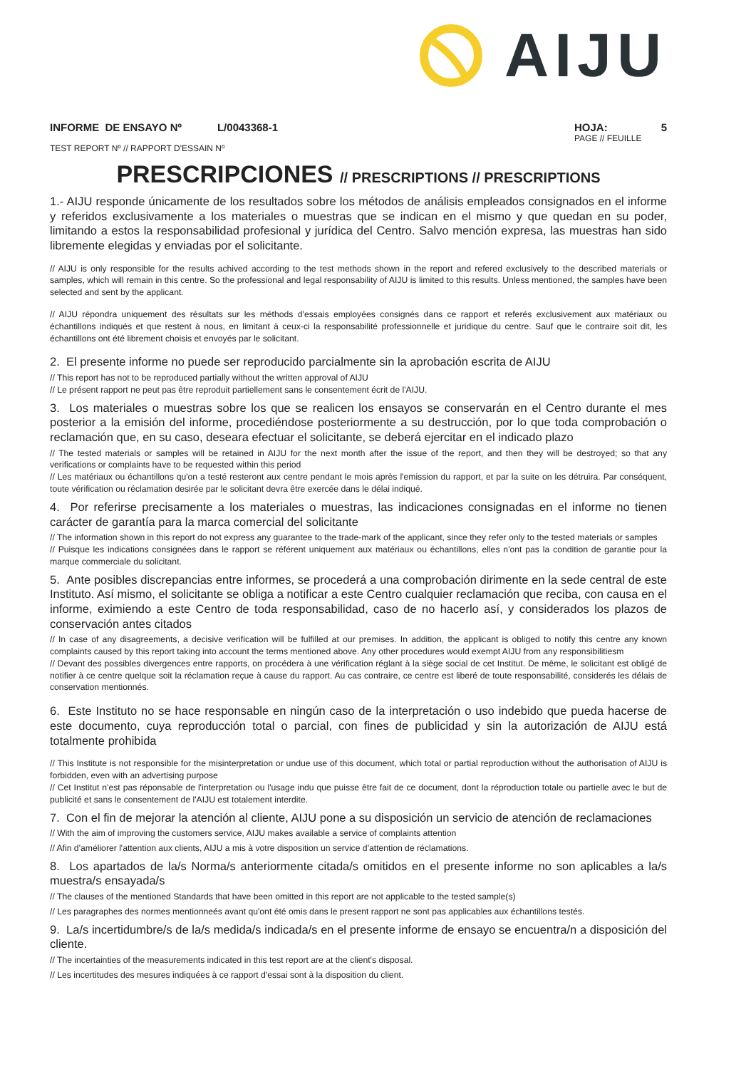AIJU
INFORME DE ENSAYO Nº L/0043368-1
TEST REPORT Nº // RAPPORT D'ESSAIN Nº
HOJA: 5
PAGE // FEUILLE
PRESCRIPCIONES // PRESCRIPTIONS // PRESCRIPTIONS
1.- AIJU responde únicamente de los resultados sobre los métodos de análisis empleados consignados en el informe y referidos exclusivamente a los materiales o muestras que se indican en el mismo y que quedan en su poder, limitando a estos la responsabilidad profesional y jurídica del Centro. Salvo mención expresa, las muestras han sido libremente elegidas y enviadas por el solicitante.
// AIJU is only responsible for the results achived according to the test methods shown in the report and refered exclusively to the described materials or samples, which will remain in this centre. So the professional and legal responsability of AIJU is limited to this results. Unless mentioned, the samples have been selected and sent by the applicant.
// AIJU répondra uniquement des résultats sur les méthods d'essais employées consignés dans ce rapport et referés exclusivement aux matériaux ou échantillons indiqués et que restent à nous, en limitant à ceux-ci la responsabilité professionnelle et juridique du centre. Sauf que le contraire soit dit, les échantillons ont été librement choisis et envoyés par le solicitant.
2. El presente informe no puede ser reproducido parcialmente sin la aprobación escrita de AIJU
// This report has not to be reproduced partially without the written approval of AIJU
// Le présent rapport ne peut pas être reproduit partiellement sans le consentement écrit de l'AIJU.
3. Los materiales o muestras sobre los que se realicen los ensayos se conservarán en el Centro durante el mes posterior a la emisión del informe, procediéndose posteriormente a su destrucción, por lo que toda comprobación o reclamación que, en su caso, deseara efectuar el solicitante, se deberá ejercitar en el indicado plazo
// The tested materials or samples will be retained in AIJU for the next month after the issue of the report, and then they will be destroyed; so that any verifications or complaints have to be requested within this period
// Les matériaux ou échantillons qu'on a testé resteront aux centre pendant le mois après l'emission du rapport, et par la suite on les détruira. Par conséquent, toute vérification ou réclamation desirée par le solicitant devra être exercée dans le délai indiqué.
4. Por referirse precisamente a los materiales o muestras, las indicaciones consignadas en el informe no tienen carácter de garantía para la marca comercial del solicitante
// The information shown in this report do not express any guarantee to the trade-mark of the applicant, since they refer only to the tested materials or samples
// Puisque les indications consignées dans le rapport se référent uniquement aux matériaux ou échantillons, elles n'ont pas la condition de garantie pour la marque commerciale du solicitant.
5. Ante posibles discrepancias entre informes, se procederá a una comprobación dirimente en la sede central de este Instituto. Así mismo, el solicitante se obliga a notificar a este Centro cualquier reclamación que reciba, con causa en el informe, eximiendo a este Centro de toda responsabilidad, caso de no hacerlo así, y considerados los plazos de conservación antes citados
// In case of any disagreements, a decisive verification will be fulfilled at our premises. In addition, the applicant is obliged to notify this centre any known complaints caused by this report taking into account the terms mentioned above. Any other procedures would exempt AIJU from any responsibilitiesm
// Devant des possibles divergences entre rapports, on procédera à une vérification réglant à la siège social de cet Institut. De même, le solicitant est obligé de notifier à ce centre quelque soit la réclamation reçue à cause du rapport. Au cas contraire, ce centre est liberé de toute responsabilité, considerés les délais de conservation mentionnés.
6. Este Instituto no se hace responsable en ningún caso de la interpretación o uso indebido que pueda hacerse de este documento, cuya reproducción total o parcial, con fines de publicidad y sin la autorización de AIJU está totalmente prohibida
// This Institute is not responsible for the misinterpretation or undue use of this document, which total or partial reproduction without the authorisation of AIJU is forbidden, even with an advertising purpose
// Cet Institut n'est pas réponsable de l'interpretation ou l'usage indu que puisse être fait de ce document, dont la réproduction totale ou partielle avec le but de publicité et sans le consentement de l'AIJU est totalement interdite.
7. Con el fin de mejorar la atención al cliente, AIJU pone a su disposición un servicio de atención de reclamaciones
// With the aim of improving the customers service, AIJU makes available a service of complaints attention
// Afin d'améliorer l'attention aux clients, AIJU a mis à votre disposition un service d'attention de réclamations.
8. Los apartados de la/s Norma/s anteriormente citada/s omitidos en el presente informe no son aplicables a la/s muestra/s ensayada/s
// The clauses of the mentioned Standards that have been omitted in this report are not applicable to the tested sample(s)
// Les paragraphes des normes mentionneés avant qu'ont été omis dans le present rapport ne sont pas applicables aux échantillons testés.
9. La/s incertidumbre/s de la/s medida/s indicada/s en el presente informe de ensayo se encuentra/n a disposición del cliente.
// The incertainties of the measurements indicated in this test report are at the client's disposal.
// Les incertitudes des mesures indiquées à ce rapport d'essai sont à la disposition du client.